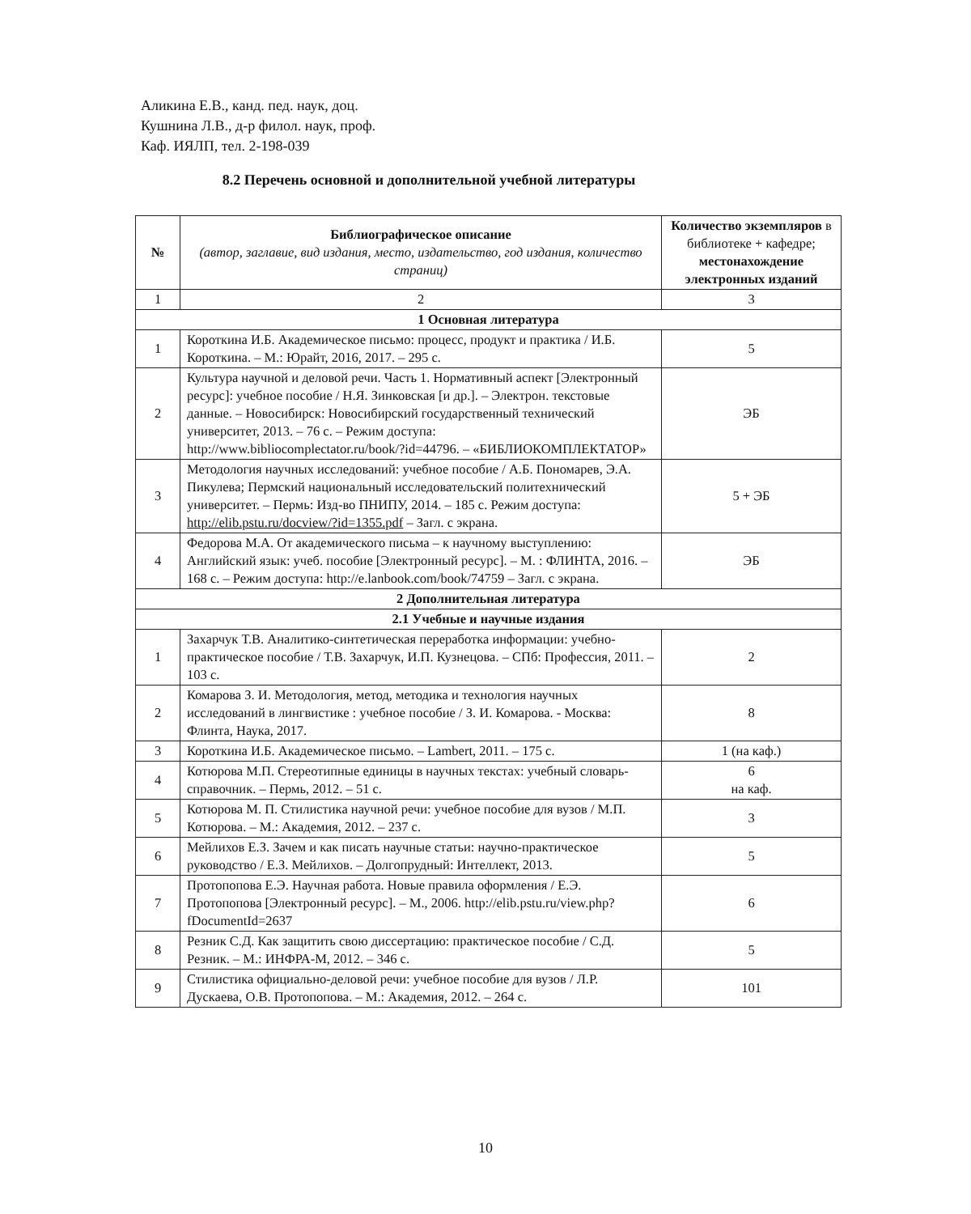Аликина Е.В., канд. пед. наук, доц.
Кушнина Л.В., д-р филол. наук, проф.
Каф. ИЯЛП, тел. 2-198-039
8.2 Перечень основной и дополнительной учебной литературы
| № | Библиографическое описание (автор, заглавие, вид издания, место, издательство, год издания, количество страниц) | Количество экземпляров в библиотеке + кафедре; местонахождение электронных изданий |
| --- | --- | --- |
| 1 | 2 | 3 |
| 1 Основная литература | | |
| 1 | Короткина И.Б. Академическое письмо: процесс, продукт и практика / И.Б. Короткина. – М.: Юрайт, 2016, 2017. – 295 с. | 5 |
| 2 | Культура научной и деловой речи. Часть 1. Нормативный аспект [Электронный ресурс]: учебное пособие / Н.Я. Зинковская [и др.]. – Электрон. текстовые данные. – Новосибирск: Новосибирский государственный технический университет, 2013. – 76 с. – Режим доступа: http://www.bibliocomplectator.ru/book/?id=44796. – «БИБЛИОКОМПЛЕКТАТОР» | ЭБ |
| 3 | Методология научных исследований: учебное пособие / А.Б. Пономарев, Э.А. Пикулева; Пермский национальный исследовательский политехнический университет. – Пермь: Изд-во ПНИПУ, 2014. – 185 с. Режим доступа: http://elib.pstu.ru/docview/?id=1355.pdf – Загл. с экрана. | 5 + ЭБ |
| 4 | Федорова М.А. От академического письма – к научному выступлению: Английский язык: учеб. пособие [Электронный ресурс]. – М. : ФЛИНТА, 2016. – 168 с. – Режим доступа: http://e.lanbook.com/book/74759 – Загл. с экрана. | ЭБ |
| 2 Дополнительная литература | | |
| 2.1 Учебные и научные издания | | |
| 1 | Захарчук Т.В. Аналитико-синтетическая переработка информации: учебно-практическое пособие / Т.В. Захарчук, И.П. Кузнецова. – СПб: Профессия, 2011. – 103 с. | 2 |
| 2 | Комарова З. И. Методология, метод, методика и технология научных исследований в лингвистике : учебное пособие / З. И. Комарова. - Москва: Флинта, Наука, 2017. | 8 |
| 3 | Короткина И.Б. Академическое письмо. – Lambert, 2011. – 175 с. | 1 (на каф.) |
| 4 | Котюрова М.П. Стереотипные единицы в научных текстах: учебный словарь-справочник. – Пермь, 2012. – 51 с. | 6 на каф. |
| 5 | Котюрова М. П. Стилистика научной речи: учебное пособие для вузов / М.П. Котюрова. – М.: Академия, 2012. – 237 с. | 3 |
| 6 | Мейлихов Е.З. Зачем и как писать научные статьи: научно-практическое руководство / Е.З. Мейлихов. – Долгопрудный: Интеллект, 2013. | 5 |
| 7 | Протопопова Е.Э. Научная работа. Новые правила оформления / Е.Э. Протопопова [Электронный ресурс]. – М., 2006. http://elib.pstu.ru/view.php?fDocumentId=2637 | 6 |
| 8 | Резник С.Д. Как защитить свою диссертацию: практическое пособие / С.Д. Резник. – М.: ИНФРА-М, 2012. – 346 с. | 5 |
| 9 | Стилистика официально-деловой речи: учебное пособие для вузов / Л.Р. Дускаева, О.В. Протопопова. – М.: Академия, 2012. – 264 с. | 101 |
10